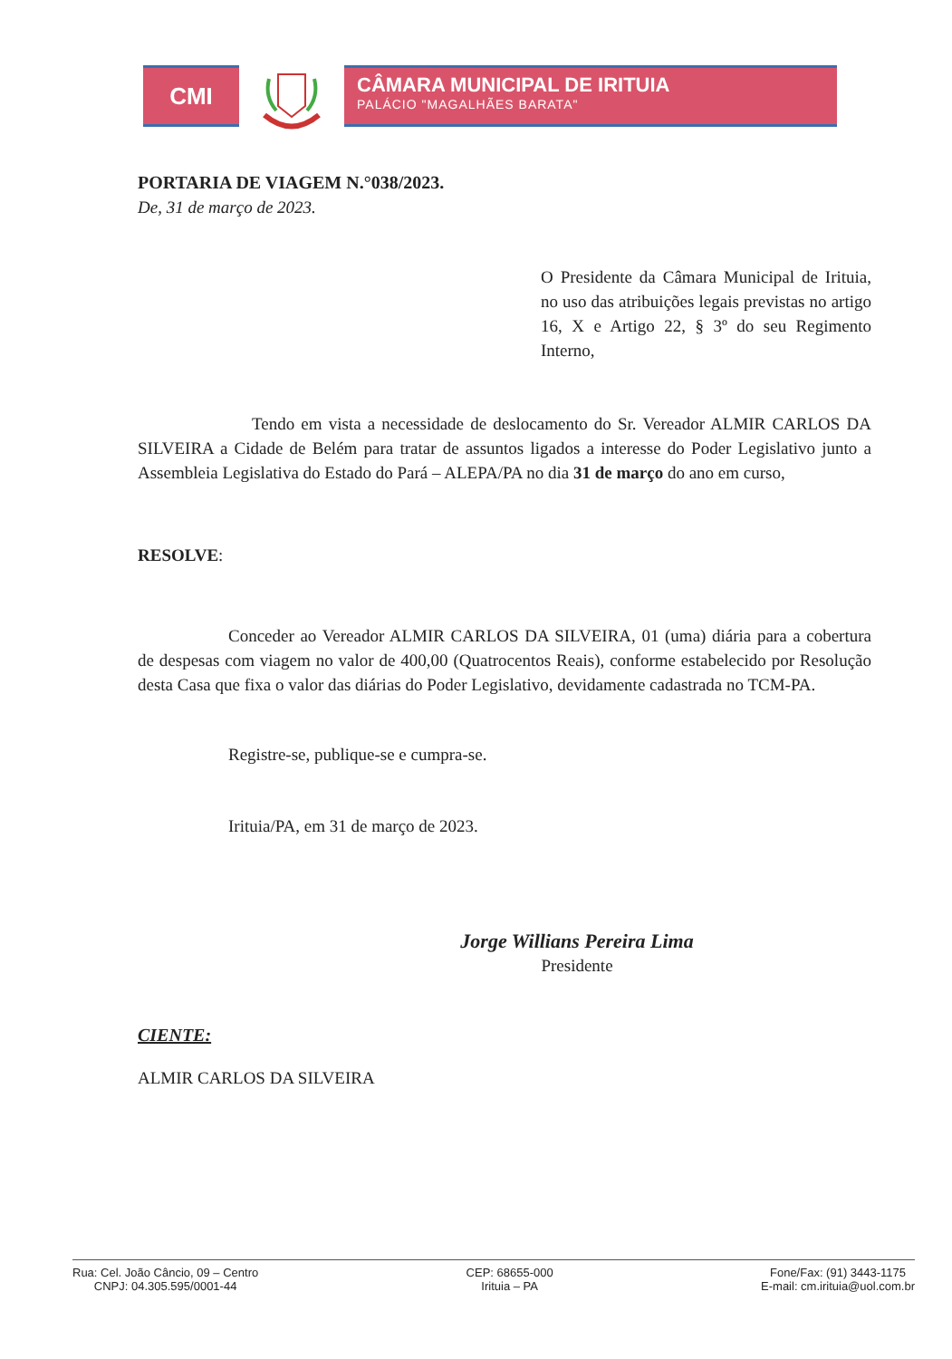CMI
CÂMARA MUNICIPAL DE IRITUIA
PALÁCIO "MAGALHÃES BARATA"
PORTARIA DE VIAGEM N.°038/2023.
De, 31 de março de 2023.
O Presidente da Câmara Municipal de Irituia, no uso das atribuições legais previstas no artigo 16, X e Artigo 22, § 3º do seu Regimento Interno,
Tendo em vista a necessidade de deslocamento do Sr. Vereador ALMIR CARLOS DA SILVEIRA a Cidade de Belém para tratar de assuntos ligados a interesse do Poder Legislativo junto a Assembleia Legislativa do Estado do Pará – ALEPA/PA no dia 31 de março do ano em curso,
RESOLVE:
Conceder ao Vereador ALMIR CARLOS DA SILVEIRA, 01 (uma) diária para a cobertura de despesas com viagem no valor de 400,00 (Quatrocentos Reais), conforme estabelecido por Resolução desta Casa que fixa o valor das diárias do Poder Legislativo, devidamente cadastrada no TCM-PA.
Registre-se, publique-se e cumpra-se.
Irituia/PA, em 31 de março de 2023.
Jorge Willians Pereira Lima
Presidente
CIENTE:
ALMIR CARLOS DA SILVEIRA
Rua: Cel. João Câncio, 09 – Centro
CNPJ: 04.305.595/0001-44
CEP: 68655-000
Irituia – PA
Fone/Fax: (91) 3443-1175
E-mail: cm.irituia@uol.com.br